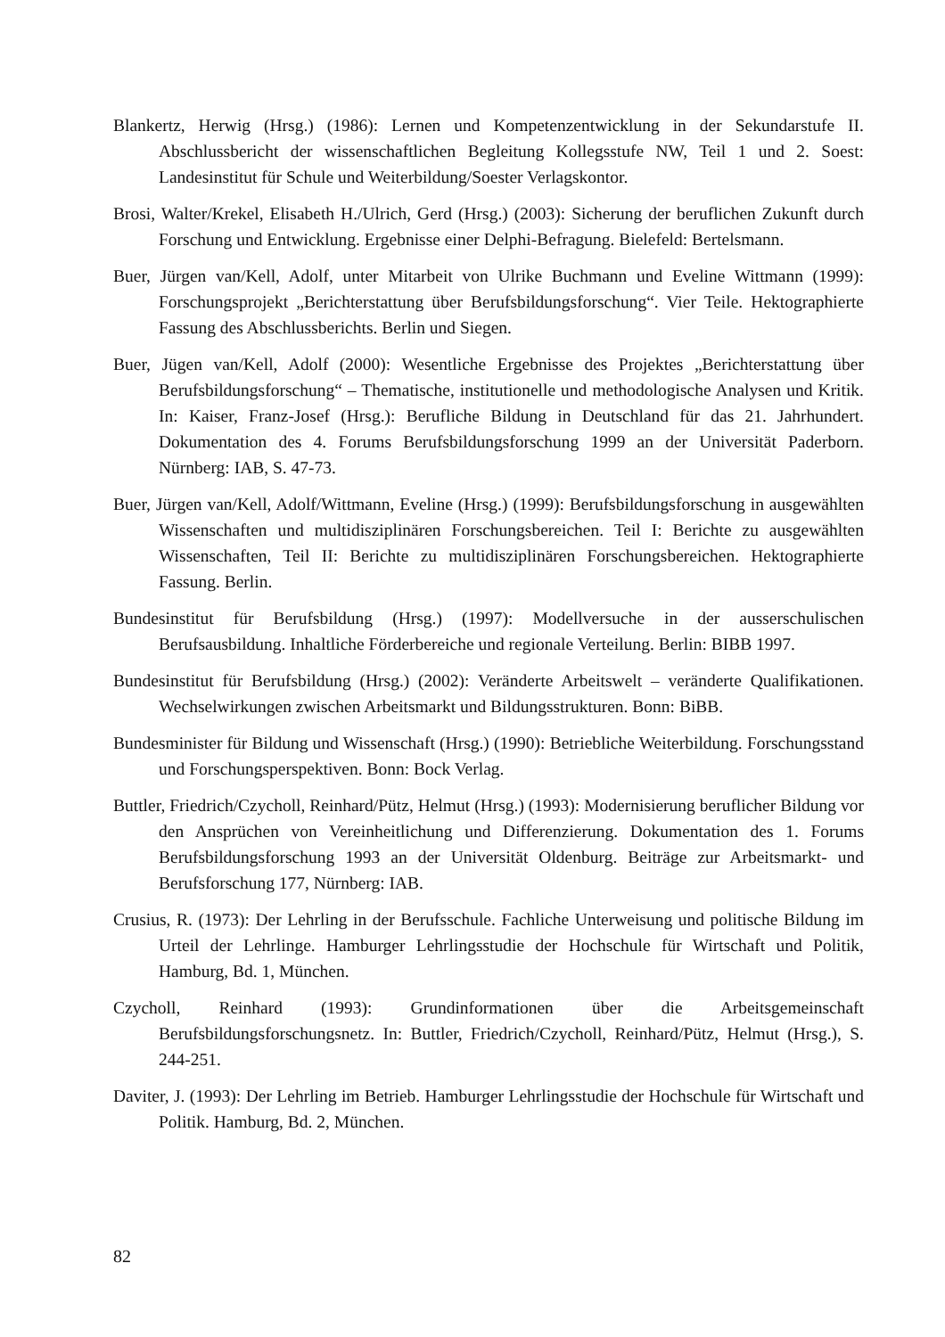Blankertz, Herwig (Hrsg.) (1986): Lernen und Kompetenzentwicklung in der Sekundarstufe II. Abschlussbericht der wissenschaftlichen Begleitung Kollegsstufe NW, Teil 1 und 2. Soest: Landesinstitut für Schule und Weiterbildung/Soester Verlagskontor.
Brosi, Walter/Krekel, Elisabeth H./Ulrich, Gerd (Hrsg.) (2003): Sicherung der beruflichen Zukunft durch Forschung und Entwicklung. Ergebnisse einer Delphi-Befragung. Bielefeld: Bertelsmann.
Buer, Jürgen van/Kell, Adolf, unter Mitarbeit von Ulrike Buchmann und Eveline Wittmann (1999): Forschungsprojekt „Berichterstattung über Berufsbildungsforschung“. Vier Teile. Hektographierte Fassung des Abschlussberichts. Berlin und Siegen.
Buer, Jügen van/Kell, Adolf (2000): Wesentliche Ergebnisse des Projektes „Berichterstattung über Berufsbildungsforschung“ – Thematische, institutionelle und methodologische Analysen und Kritik. In: Kaiser, Franz-Josef (Hrsg.): Berufliche Bildung in Deutschland für das 21. Jahrhundert. Dokumentation des 4. Forums Berufsbildungsforschung 1999 an der Universität Paderborn. Nürnberg: IAB, S. 47-73.
Buer, Jürgen van/Kell, Adolf/Wittmann, Eveline (Hrsg.) (1999): Berufsbildungsforschung in ausgewählten Wissenschaften und multidisziplinären Forschungsbereichen. Teil I: Berichte zu ausgewählten Wissenschaften, Teil II: Berichte zu multidisziplinären Forschungsbereichen. Hektographierte Fassung. Berlin.
Bundesinstitut für Berufsbildung (Hrsg.) (1997): Modellversuche in der ausserschulischen Berufsausbildung. Inhaltliche Förderbereiche und regionale Verteilung. Berlin: BIBB 1997.
Bundesinstitut für Berufsbildung (Hrsg.) (2002): Veränderte Arbeitswelt – veränderte Qualifikationen. Wechselwirkungen zwischen Arbeitsmarkt und Bildungsstrukturen. Bonn: BiBB.
Bundesminister für Bildung und Wissenschaft (Hrsg.) (1990): Betriebliche Weiterbildung. Forschungsstand und Forschungsperspektiven. Bonn: Bock Verlag.
Buttler, Friedrich/Czycholl, Reinhard/Pütz, Helmut (Hrsg.) (1993): Modernisierung beruflicher Bildung vor den Ansprüchen von Vereinheitlichung und Differenzierung. Dokumentation des 1. Forums Berufsbildungsforschung 1993 an der Universität Oldenburg. Beiträge zur Arbeitsmarkt- und Berufsforschung 177, Nürnberg: IAB.
Crusius, R. (1973): Der Lehrling in der Berufsschule. Fachliche Unterweisung und politische Bildung im Urteil der Lehrlinge. Hamburger Lehrlingsstudie der Hochschule für Wirtschaft und Politik, Hamburg, Bd. 1, München.
Czycholl, Reinhard (1993): Grundinformationen über die Arbeitsgemeinschaft Berufsbildungsforschungsnetz. In: Buttler, Friedrich/Czycholl, Reinhard/Pütz, Helmut (Hrsg.), S. 244-251.
Daviter, J. (1993): Der Lehrling im Betrieb. Hamburger Lehrlingsstudie der Hochschule für Wirtschaft und Politik. Hamburg, Bd. 2, München.
82